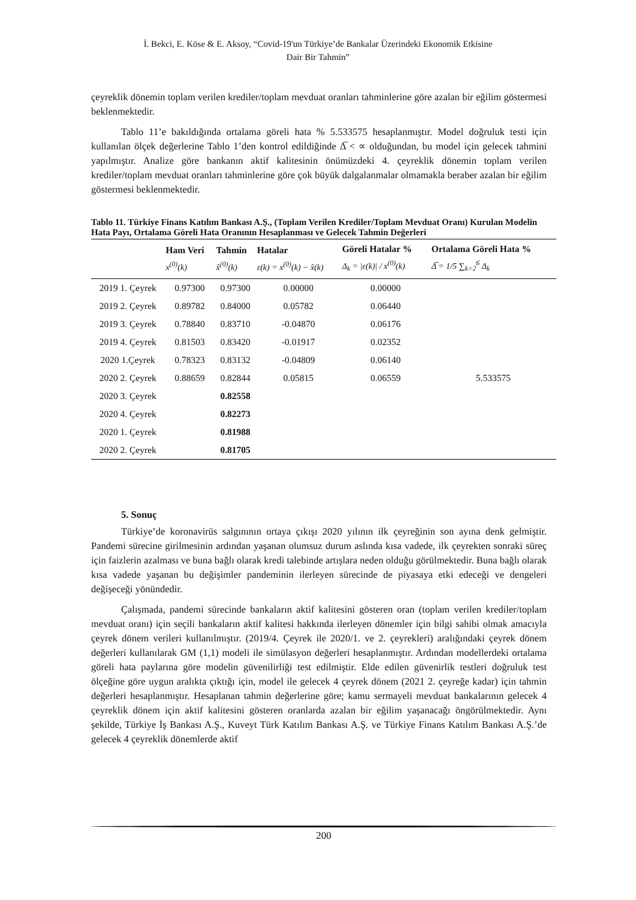İ. Bekci, E. Köse & E. Aksoy, “Covid-19'un Türkiye’de Bankalar Üzerindeki Ekonomik Etkisine
Dair Bir Tahmin”
çeyreklik dönemin toplam verilen krediler/toplam mevduat oranları tahminlerine göre azalan bir eğilim göstermesi beklenmektedir.
Tablo 11’e bakıldığında ortalama göreli hata % 5.533575 hesaplanmıştır. Model doğruluk testi için kullanılan ölçek değerlerine Tablo 1’den kontrol edildiğinde Δ̅ < ∝ olduğundan, bu model için gelecek tahmini yapılmıştır. Analize göre bankanın aktif kalitesinin önümüzdeki 4. çeyreklik dönemin toplam verilen krediler/toplam mevduat oranları tahminlerine göre çok büyük dalgalanmalar olmamakla beraber azalan bir eğilim göstermesi beklenmektedir.
Tablo 11. Türkiye Finans Katılım Bankası A.Ş., (Toplam Verilen Krediler/Toplam Mevduat Oranı) Kurulan Modelin Hata Payı, Ortalama Göreli Hata Oranının Hesaplanması ve Gelecek Tahmin Değerleri
| | Ham Veri x<sup>(0)</sup>(k) | Tahmin x̂<sup>(0)</sup>(k) | Hatalar ε(k) = x<sup>(0)</sup>(k) − x̂(k) | Göreli Hatalar % Δ<sub>k</sub> = /ε(k)/ / x<sup>(0)</sup>(k) | Ortalama Göreli Hata % Δ̅ = 1/5 ∑<sub>k=2</sub><sup>6</sup> Δ<sub>k</sub> |
| --- | --- | --- | --- | --- | --- |
| 2019 1. Çeyrek | 0.97300 | 0.97300 | 0.00000 | 0.00000 | |
| 2019 2. Çeyrek | 0.89782 | 0.84000 | 0.05782 | 0.06440 | |
| 2019 3. Çeyrek | 0.78840 | 0.83710 | -0.04870 | 0.06176 | |
| 2019 4. Çeyrek | 0.81503 | 0.83420 | -0.01917 | 0.02352 | |
| 2020 1.Çeyrek | 0.78323 | 0.83132 | -0.04809 | 0.06140 | |
| 2020 2. Çeyrek | 0.88659 | 0.82844 | 0.05815 | 0.06559 | 5.533575 |
| 2020 3. Çeyrek | | 0.82558 | | | |
| 2020 4. Çeyrek | | 0.82273 | | | |
| 2020 1. Çeyrek | | 0.81988 | | | |
| 2020 2. Çeyrek | | 0.81705 | | | |
5. Sonuç
Türkiye’de koronavirüs salgınının ortaya çıkışı 2020 yılının ilk çeyreğinin son ayına denk gelmiştir. Pandemi sürecine girilmesinin ardından yaşanan olumsuz durum aslında kısa vadede, ilk çeyrekten sonraki süreç için faizlerin azalması ve buna bağlı olarak kredi talebinde artışlara neden olduğu görülmektedir. Buna bağlı olarak kısa vadede yaşanan bu değişimler pandeminin ilerleyen sürecinde de piyasaya etki edeceği ve dengeleri değişeceği yönündedir.
Çalışmada, pandemi sürecinde bankaların aktif kalitesini gösteren oran (toplam verilen krediler/toplam mevduat oranı) için seçili bankaların aktif kalitesi hakkında ilerleyen dönemler için bilgi sahibi olmak amacıyla çeyrek dönem verileri kullanılmıştır. (2019/4. Çeyrek ile 2020/1. ve 2. çeyrekleri) aralığındaki çeyrek dönem değerleri kullanılarak GM (1,1) modeli ile simülasyon değerleri hesaplanmıştır. Ardından modellerdeki ortalama göreli hata paylarına göre modelin güvenilirliği test edilmiştir. Elde edilen güvenirlik testleri doğruluk test ölçeğine göre uygun aralıkta çıktığı için, model ile gelecek 4 çeyrek dönem (2021 2. çeyreğe kadar) için tahmin değerleri hesaplanmıştır. Hesaplanan tahmin değerlerine göre; kamu sermayeli mevduat bankalarının gelecek 4 çeyreklik dönem için aktif kalitesini gösteren oranlarda azalan bir eğilim yaşanacağı öngörülmektedir. Aynı şekilde, Türkiye İş Bankası A.Ş., Kuveyt Türk Katılım Bankası A.Ş. ve Türkiye Finans Katılım Bankası A.Ş.’de gelecek 4 çeyreklik dönemlerde aktif
200